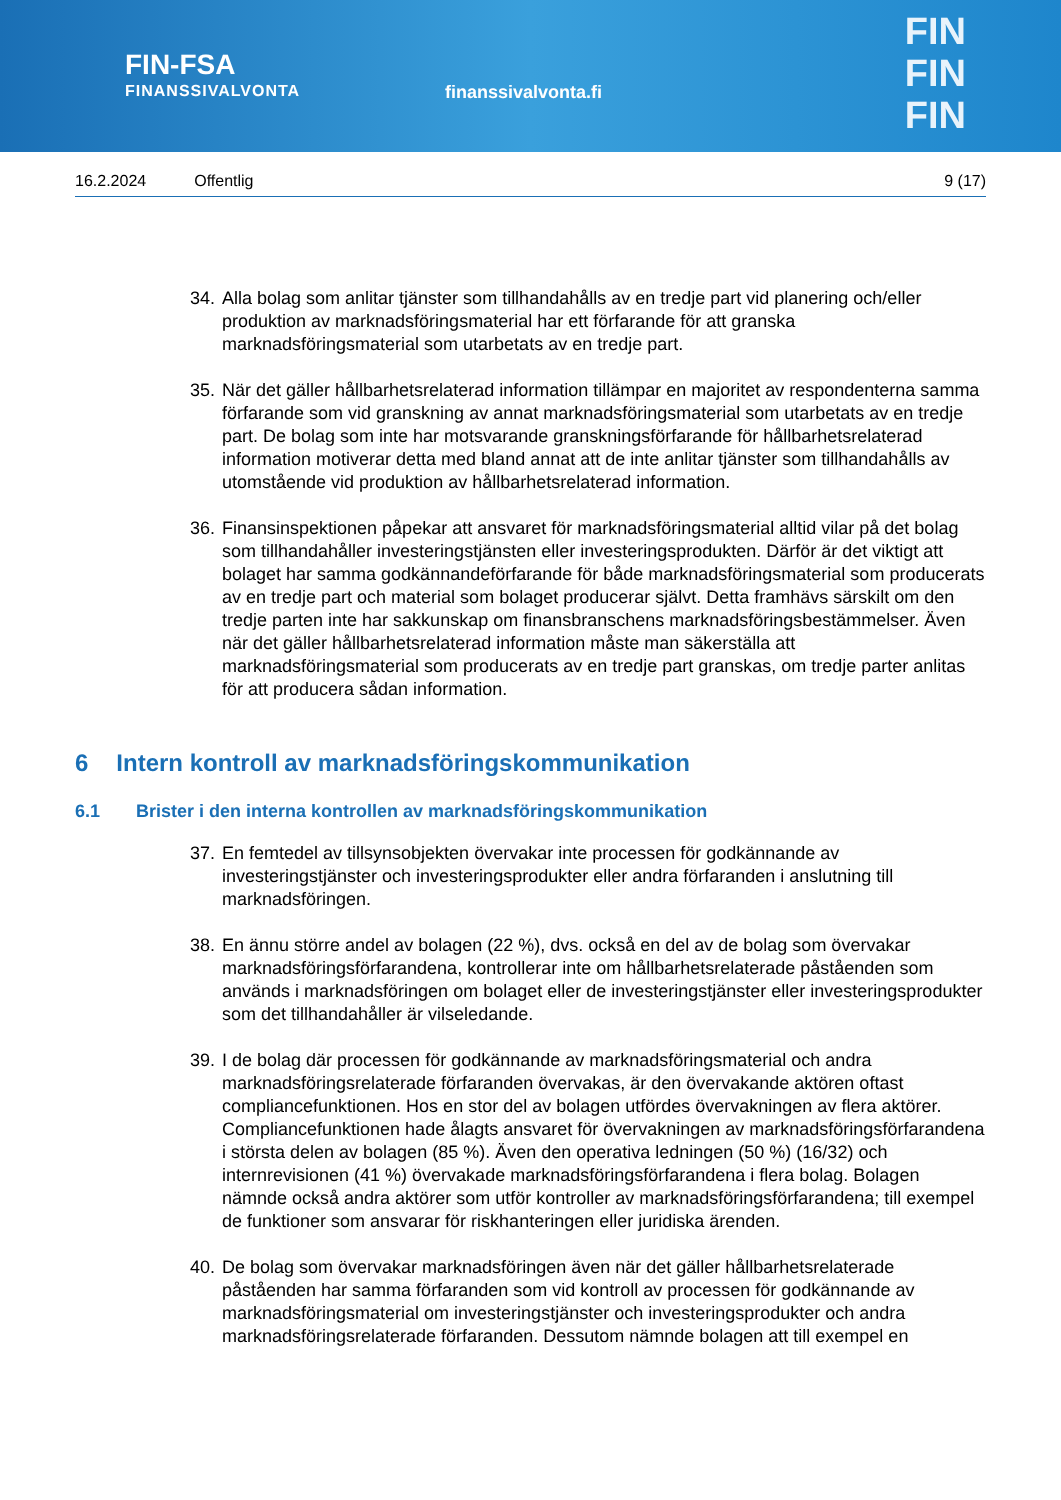FIN-FSA
FINANSSIVALVONTA
finanssivalvonta.fi
FIN
FIN
FIN
16.2.2024 Offentlig 9 (17)
34.
Alla bolag som anlitar tjänster som tillhandahålls av en tredje part vid planering och/eller produktion av marknadsföringsmaterial har ett förfarande för att granska marknadsföringsmaterial som utarbetats av en tredje part.
35.
När det gäller hållbarhetsrelaterad information tillämpar en majoritet av respondenterna samma förfarande som vid granskning av annat marknadsföringsmaterial som utarbetats av en tredje part. De bolag som inte har motsvarande granskningsförfarande för hållbarhetsrelaterad information motiverar detta med bland annat att de inte anlitar tjänster som tillhandahålls av utomstående vid produktion av hållbarhetsrelaterad information.
36.
Finansinspektionen påpekar att ansvaret för marknadsföringsmaterial alltid vilar på det bolag som tillhandahåller investeringstjänsten eller investeringsprodukten. Därför är det viktigt att bolaget har samma godkännandeförfarande för både marknadsföringsmaterial som producerats av en tredje part och material som bolaget producerar självt. Detta framhävs särskilt om den tredje parten inte har sakkunskap om finansbranschens marknadsföringsbestämmelser. Även när det gäller hållbarhetsrelaterad information måste man säkerställa att marknadsföringsmaterial som producerats av en tredje part granskas, om tredje parter anlitas för att producera sådan information.
6 Intern kontroll av marknadsföringskommunikation
6.1 Brister i den interna kontrollen av marknadsföringskommunikation
37.
En femtedel av tillsynsobjekten övervakar inte processen för godkännande av investeringstjänster och investeringsprodukter eller andra förfaranden i anslutning till marknadsföringen.
38.
En ännu större andel av bolagen (22 %), dvs. också en del av de bolag som övervakar marknadsföringsförfarandena, kontrollerar inte om hållbarhetsrelaterade påståenden som används i marknadsföringen om bolaget eller de investeringstjänster eller investeringsprodukter som det tillhandahåller är vilseledande.
39.
I de bolag där processen för godkännande av marknadsföringsmaterial och andra marknadsföringsrelaterade förfaranden övervakas, är den övervakande aktören oftast compliancefunktionen. Hos en stor del av bolagen utfördes övervakningen av flera aktörer. Compliancefunktionen hade ålagts ansvaret för övervakningen av marknadsföringsförfarandena i största delen av bolagen (85 %). Även den operativa ledningen (50 %) (16/32) och internrevisionen (41 %) övervakade marknadsföringsförfarandena i flera bolag. Bolagen nämnde också andra aktörer som utför kontroller av marknadsföringsförfarandena; till exempel de funktioner som ansvarar för riskhanteringen eller juridiska ärenden.
40.
De bolag som övervakar marknadsföringen även när det gäller hållbarhetsrelaterade påståenden har samma förfaranden som vid kontroll av processen för godkännande av marknadsföringsmaterial om investeringstjänster och investeringsprodukter och andra marknadsföringsrelaterade förfaranden. Dessutom nämnde bolagen att till exempel en